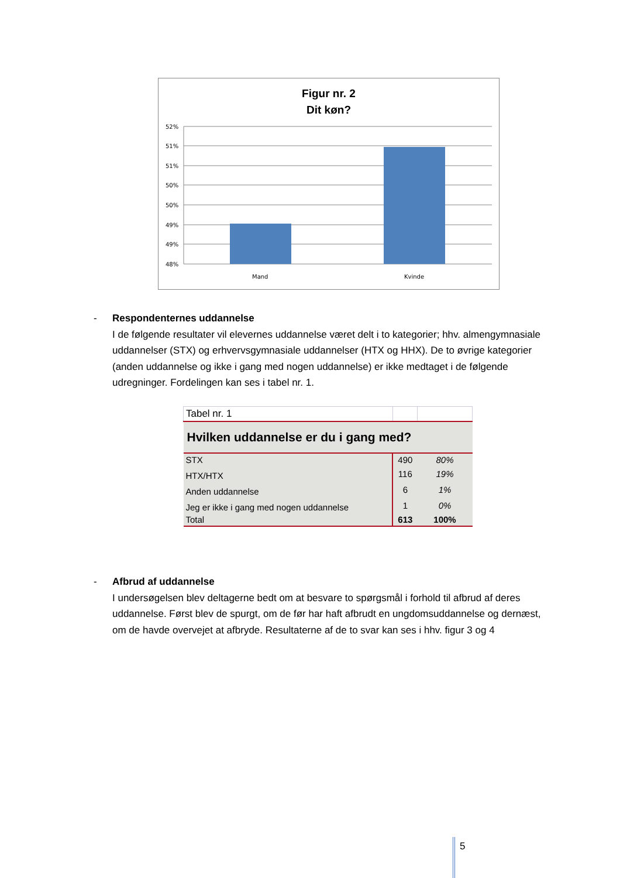Figur nr. 2
Dit køn?
52%
51%
51%
50%
50%
49%
49%
48%
Mand
Kvinde
-
Respondenternes uddannelse
I de følgende resultater vil elevernes uddannelse været delt i to kategorier; hhv. almengymnasiale uddannelser (STX) og erhvervsgymnasiale uddannelser (HTX og HHX). De to øvrige kategorier (anden uddannelse og ikke i gang med nogen uddannelse) er ikke medtaget i de følgende udregninger. Fordelingen kan ses i tabel nr. 1.
| Tabel nr. 1 | | |
| Hvilken uddannelse er du i gang med? | | |
| STX | 490 | 80% |
| HTX/HTX | 116 | 19% |
| Anden uddannelse | 6 | 1% |
| Jeg er ikke i gang med nogen uddannelse | 1 | 0% |
| Total | 613 | 100% |
-
Afbrud af uddannelse
I undersøgelsen blev deltagerne bedt om at besvare to spørgsmål i forhold til afbrud af deres uddannelse. Først blev de spurgt, om de før har haft afbrudt en ungdomsuddannelse og dernæst, om de havde overvejet at afbryde. Resultaterne af de to svar kan ses i hhv. figur 3 og 4
5